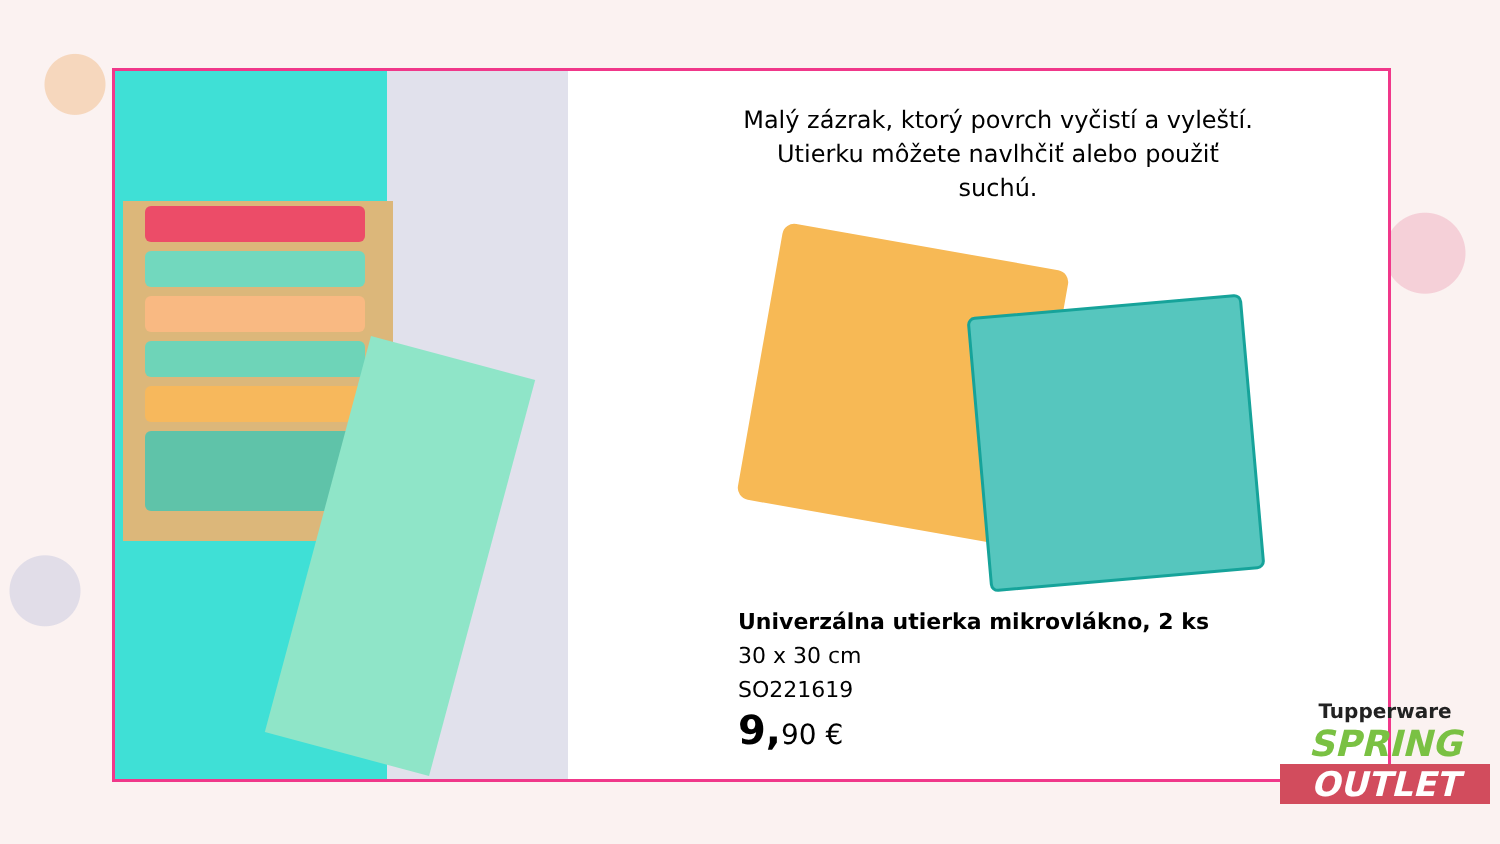Malý zázrak, ktorý povrch vyčistí a vyleští.
Utierku môžete navlhčiť alebo použiť suchú.
Univerzálna utierka mikrovlákno, 2 ks
30 x 30 cm
SO221619
9,90 €
Tupperware
SPRING
OUTLET